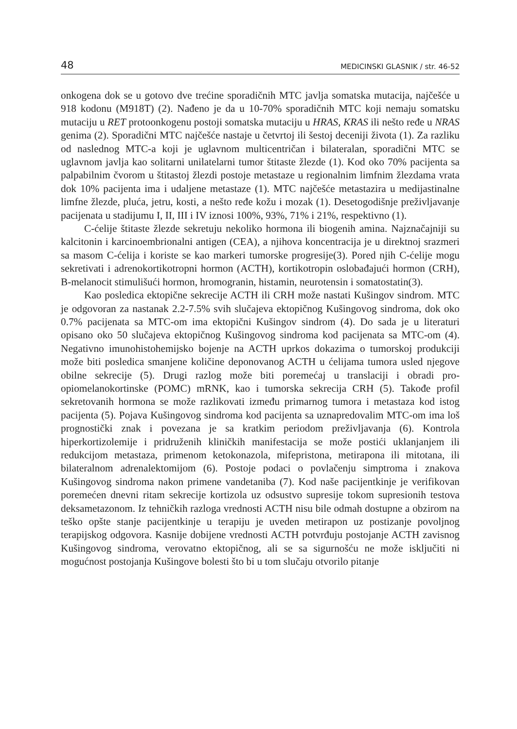48 MEDICINSKI GLASNIK / str. 46-52
onkogena dok se u gotovo dve trećine sporadičnih MTC javlja somatska mutacija, najčešće u 918 kodonu (M918T) (2). Nađeno je da u 10-70% sporadičnih MTC koji nemaju somatsku mutaciju u RET protoonkogenu postoji somatska mutaciju u HRAS, KRAS ili nešto ređe u NRAS genima (2). Sporadični MTC najčešće nastaje u četvrtoj ili šestoj deceniji života (1). Za razliku od naslednog MTC-a koji je uglavnom multicentričan i bilateralan, sporadični MTC se uglavnom javlja kao solitarni unilatelarni tumor štitaste žlezde (1). Kod oko 70% pacijenta sa palpabilnim čvorom u štitastoj žlezdi postoje metastaze u regionalnim limfnim žlezdama vrata dok 10% pacijenta ima i udaljene metastaze (1). MTC najčešće metastazira u medijastinalne limfne žlezde, pluća, jetru, kosti, a nešto ređe kožu i mozak (1). Desetogodišnje preživljavanje pacijenata u stadijumu I, II, III i IV iznosi 100%, 93%, 71% i 21%, respektivno (1).
C-ćelije štitaste žlezde sekretuju nekoliko hormona ili biogenih amina. Najznačajniji su kalcitonin i karcinoembrionalni antigen (CEA), a njihova koncentracija je u direktnoj srazmeri sa masom C-ćelija i koriste se kao markeri tumorske progresije(3). Pored njih C-ćelije mogu sekretivati i adrenokortikotropni hormon (ACTH), kortikotropin oslobađajući hormon (CRH), B-melanocit stimulišući hormon, hromogranin, histamin, neurotensin i somatostatin(3).
Kao posledica ektopične sekrecije ACTH ili CRH može nastati Kušingov sindrom. MTC je odgovoran za nastanak 2.2-7.5% svih slučajeva ektopičnog Kušingovog sindroma, dok oko 0.7% pacijenata sa MTC-om ima ektopični Kušingov sindrom (4). Do sada je u literaturi opisano oko 50 slučajeva ektopičnog Kušingovog sindroma kod pacijenata sa MTC-om (4). Negativno imunohistohemijsko bojenje na ACTH uprkos dokazima o tumorskoj produkciji može biti posledica smanjene količine deponovanog ACTH u ćelijama tumora usled njegove obilne sekrecije (5). Drugi razlog može biti poremećaj u translaciji i obradi pro-opiomelanokortinske (POMC) mRNK, kao i tumorska sekrecija CRH (5). Takođe profil sekretovanih hormona se može razlikovati između primarnog tumora i metastaza kod istog pacijenta (5). Pojava Kušingovog sindroma kod pacijenta sa uznapredovalim MTC-om ima loš prognostički znak i povezana je sa kratkim periodom preživljavanja (6). Kontrola hiperkortizolemije i pridruženih kliničkih manifestacija se može postići uklanjanjem ili redukcijom metastaza, primenom ketokonazola, mifepristona, metirapona ili mitotana, ili bilateralnom adrenalektomijom (6). Postoje podaci o povlačenju simptroma i znakova Kušingovog sindroma nakon primene vandetaniba (7). Kod naše pacijentkinje je verifikovan poremećen dnevni ritam sekrecije kortizola uz odsustvo supresije tokom supresionih testova deksametazonom. Iz tehničkih razloga vrednosti ACTH nisu bile odmah dostupne a obzirom na teško opšte stanje pacijentkinje u terapiju je uveden metirapon uz postizanje povoljnog terapijskog odgovora. Kasnije dobijene vrednosti ACTH potvrđuju postojanje ACTH zavisnog Kušingovog sindroma, verovatno ektopičnog, ali se sa sigurnošću ne može isključiti ni mogućnost postojanja Kušingove bolesti što bi u tom slučaju otvorilo pitanje